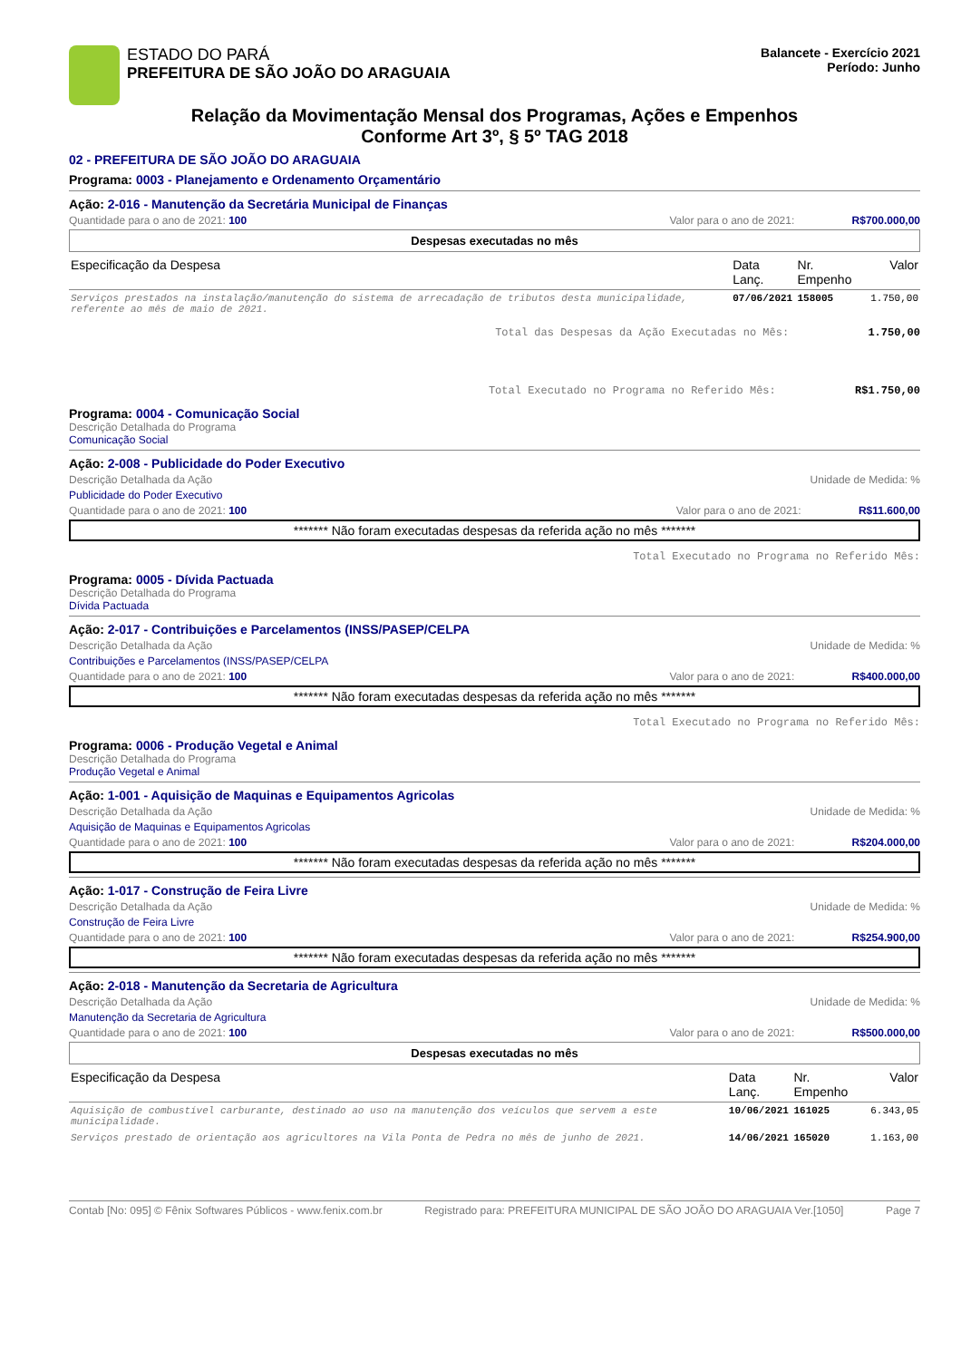ESTADO DO PARÁ
PREFEITURA DE SÃO JOÃO DO ARAGUAIA
Balancete - Exercício 2021
Período: Junho
Relação da Movimentação Mensal dos Programas, Ações e Empenhos
Conforme Art 3º, § 5º TAG 2018
02 - PREFEITURA DE SÃO JOÃO DO ARAGUAIA
Programa: 0003 - Planejamento e Ordenamento Orçamentário
Ação: 2-016 - Manutenção da Secretária Municipal de Finanças
Quantidade para o ano de 2021: 100 Valor para o ano de 2021: R$700.000,00
Despesas executadas no mês
| Especificação da Despesa | Data Lanç. | Nr. Empenho | Valor |
| --- | --- | --- | --- |
| Serviços prestados na instalação/manutenção do sistema de arrecadação de tributos desta municipalidade, referente ao mês de maio de 2021. | 07/06/2021 | 158005 | 1.750,00 |
Total das Despesas da Ação Executadas no Mês: 1.750,00
Total Executado no Programa no Referido Mês: R$1.750,00
Programa: 0004 - Comunicação Social
Descrição Detalhada do Programa
Comunicação Social
Ação: 2-008 - Publicidade do Poder Executivo
Descrição Detalhada da Ação Unidade de Medida: %
Publicidade do Poder Executivo
Quantidade para o ano de 2021: 100 Valor para o ano de 2021: R$11.600,00
******* Não foram executadas despesas da referida ação no mês *******
Total Executado no Programa no Referido Mês:
Programa: 0005 - Dívida Pactuada
Descrição Detalhada do Programa
Dívida Pactuada
Ação: 2-017 - Contribuições e Parcelamentos (INSS/PASEP/CELPA
Descrição Detalhada da Ação Unidade de Medida: %
Contribuições e Parcelamentos (INSS/PASEP/CELPA
Quantidade para o ano de 2021: 100 Valor para o ano de 2021: R$400.000,00
******* Não foram executadas despesas da referida ação no mês *******
Total Executado no Programa no Referido Mês:
Programa: 0006 - Produção Vegetal e Animal
Descrição Detalhada do Programa
Produção Vegetal e Animal
Ação: 1-001 - Aquisição de Maquinas e Equipamentos Agricolas
Descrição Detalhada da Ação Unidade de Medida: %
Aquisição de Maquinas e Equipamentos Agricolas
Quantidade para o ano de 2021: 100 Valor para o ano de 2021: R$204.000,00
******* Não foram executadas despesas da referida ação no mês *******
Ação: 1-017 - Construção de Feira Livre
Descrição Detalhada da Ação Unidade de Medida: %
Construção de Feira Livre
Quantidade para o ano de 2021: 100 Valor para o ano de 2021: R$254.900,00
******* Não foram executadas despesas da referida ação no mês *******
Ação: 2-018 - Manutenção da Secretaria de Agricultura
Descrição Detalhada da Ação Unidade de Medida: %
Manutenção da Secretaria de Agricultura
Quantidade para o ano de 2021: 100 Valor para o ano de 2021: R$500.000,00
Despesas executadas no mês
| Especificação da Despesa | Data Lanç. | Nr. Empenho | Valor |
| --- | --- | --- | --- |
| Aquisição de combustível carburante, destinado ao uso na manutenção dos veículos que servem a este municipalidade. | 10/06/2021 | 161025 | 6.343,05 |
| Serviços prestado de orientação aos agricultores na Vila Ponta de Pedra no mês de junho de 2021. | 14/06/2021 | 165020 | 1.163,00 |
Contab [No: 095] © Fênix Softwares Públicos - www.fenix.com.br Registrado para: PREFEITURA MUNICIPAL DE SÃO JOÃO DO ARAGUAIA Ver.[1050] Page 7